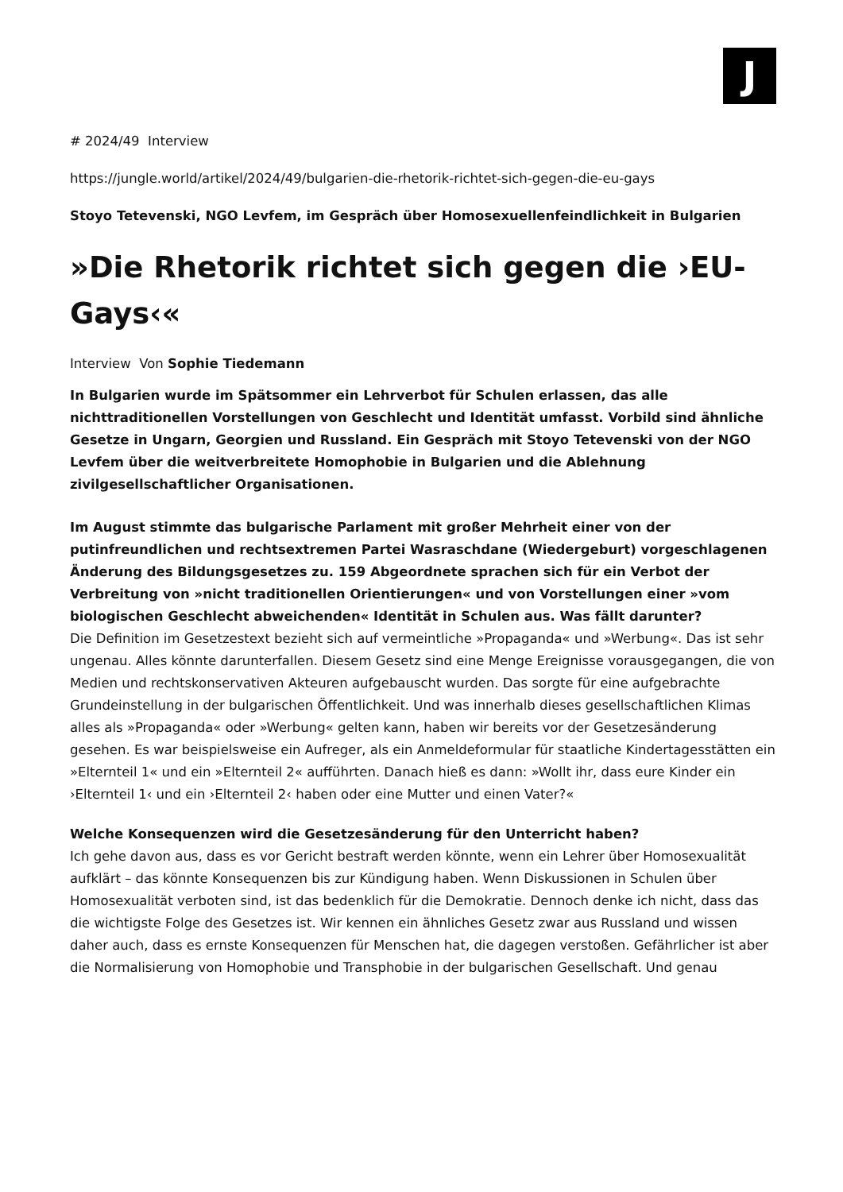J
# 2024/49 Interview
https://jungle.world/artikel/2024/49/bulgarien-die-rhetorik-richtet-sich-gegen-die-eu-gays
Stoyo Tetevenski, NGO Levfem, im Gespräch über Homosexuellenfeindlichkeit in Bulgarien
»Die Rhetorik richtet sich gegen die ›EU-Gays‹«
Interview Von Sophie Tiedemann
In Bulgarien wurde im Spätsommer ein Lehrverbot für Schulen erlassen, das alle nichttraditionellen Vorstellungen von Geschlecht und Identität umfasst. Vorbild sind ähnliche Gesetze in Ungarn, Georgien und Russland. Ein Gespräch mit Stoyo Tetevenski von der NGO Levfem über die weitverbreitete Homophobie in Bulgarien und die Ablehnung zivilgesellschaftlicher Organisationen.
Im August stimmte das bulgarische Parlament mit großer Mehrheit einer von der putinfreundlichen und rechtsextremen Partei Wasraschdane (Wiedergeburt) vorgeschlagenen Änderung des Bildungsgesetzes zu. 159 Abgeordnete sprachen sich für ein Verbot der Verbreitung von »nicht traditionellen Orientierungen« und von Vorstellungen einer »vom biologischen Geschlecht abweichenden« Identität in Schulen aus. Was fällt darunter?
Die Definition im Gesetzestext bezieht sich auf vermeintliche »Propaganda« und »Werbung«. Das ist sehr ungenau. Alles könnte darunterfallen. Diesem Gesetz sind eine Menge Ereignisse vorausgegangen, die von Medien und rechtskonservativen Akteuren aufgebauscht wurden. Das sorgte für eine aufgebrachte Grundeinstellung in der bulgarischen Öffentlichkeit. Und was innerhalb dieses gesellschaftlichen Klimas alles als »Propaganda« oder »Werbung« gelten kann, haben wir bereits vor der Gesetzesänderung gesehen. Es war beispielsweise ein Aufreger, als ein Anmeldeformular für staatliche Kindertagesstätten ein »Elternteil 1« und ein »Elternteil 2« aufführten. Danach hieß es dann: »Wollt ihr, dass eure Kinder ein ›Elternteil 1‹ und ein ›Elternteil 2‹ haben oder eine Mutter und einen Vater?«
Welche Konsequenzen wird die Gesetzesänderung für den Unterricht haben?
Ich gehe davon aus, dass es vor Gericht bestraft werden könnte, wenn ein Lehrer über Homosexualität aufklärt – das könnte Konsequenzen bis zur Kündigung haben. Wenn Diskussionen in Schulen über Homosexualität verboten sind, ist das bedenklich für die Demokratie. Dennoch denke ich nicht, dass das die wichtigste Folge des Gesetzes ist. Wir kennen ein ähnliches Gesetz zwar aus Russland und wissen daher auch, dass es ernste Konsequenzen für Menschen hat, die dagegen verstoßen. Gefährlicher ist aber die Normalisierung von Homophobie und Transphobie in der bulgarischen Gesellschaft. Und genau